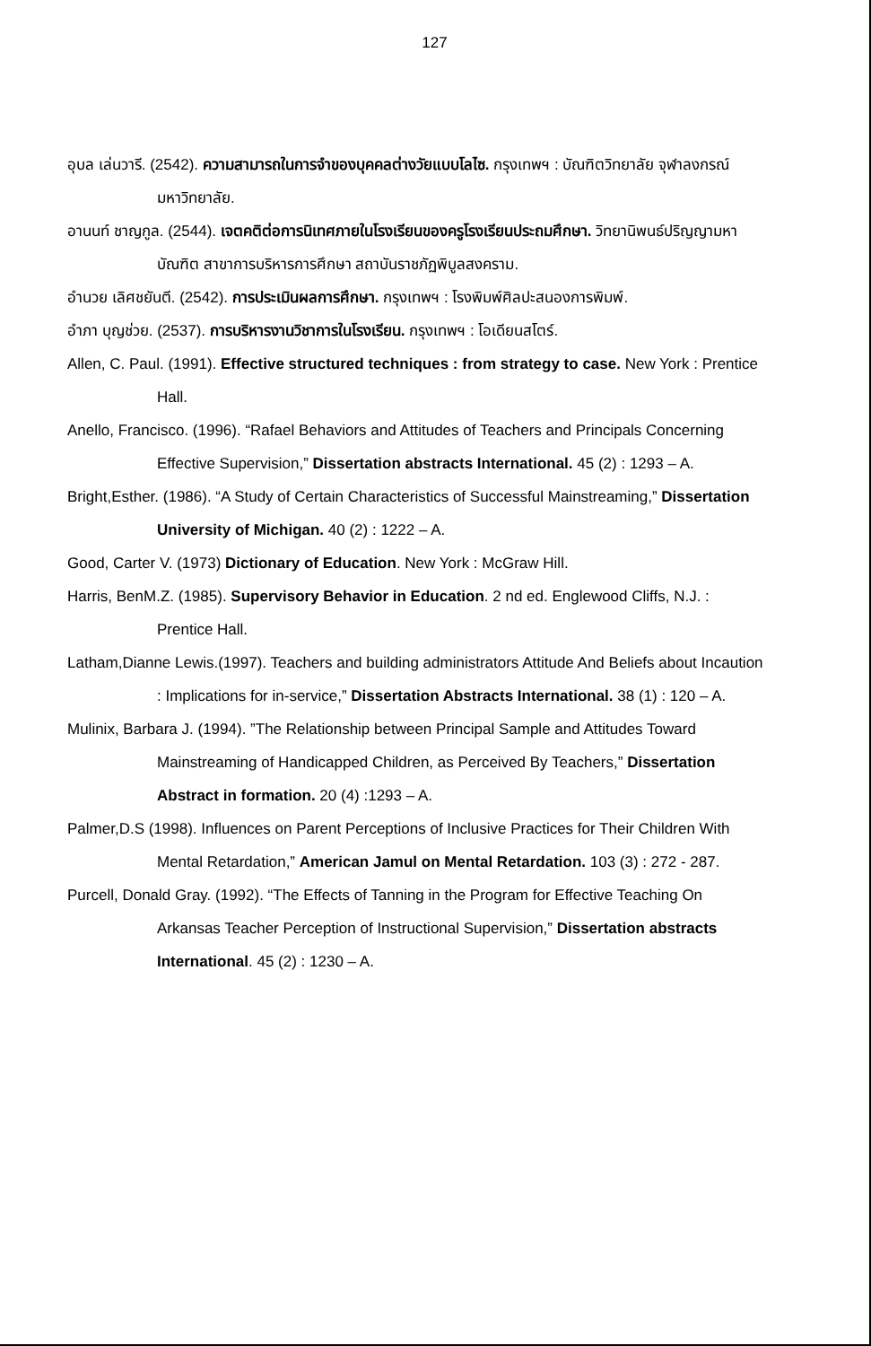127
อุบล เล่นวารี. (2542). ความสามารถในการจำของบุคคลต่างวัยแบบโลไซ. กรุงเทพฯ : บัณฑิตวิทยาลัย จุฬาลงกรณ์มหาวิทยาลัย.
อานนท์ ชาญกูล. (2544). เจตคติต่อการนิเทศภายในโรงเรียนของครูโรงเรียนประถมศึกษา. วิทยานิพนธ์ปริญญามหาบัณฑิต สาขาการบริหารการศึกษา สถาบันราชภัฏพิบูลสงคราม.
อำนวย เลิศชยันตี. (2542). การประเมินผลการศึกษา. กรุงเทพฯ : โรงพิมพ์ศิลปะสนองการพิมพ์.
อำภา บุญช่วย. (2537). การบริหารงานวิชาการในโรงเรียน. กรุงเทพฯ : โอเดียนสโตร์.
Allen, C. Paul. (1991). Effective structured techniques : from strategy to case. New York : Prentice Hall.
Anello, Francisco. (1996). “Rafael Behaviors and Attitudes of Teachers and Principals Concerning Effective Supervision,” Dissertation abstracts International. 45 (2) : 1293 – A.
Bright,Esther. (1986). “A Study of Certain Characteristics of Successful Mainstreaming,” Dissertation University of Michigan. 40 (2) : 1222 – A.
Good, Carter V. (1973) Dictionary of Education. New York : McGraw Hill.
Harris, BenM.Z. (1985). Supervisory Behavior in Education. 2 nd ed. Englewood Cliffs, N.J. : Prentice Hall.
Latham,Dianne Lewis.(1997). Teachers and building administrators Attitude And Beliefs about Incaution : Implications for in-service,” Dissertation Abstracts International. 38 (1) : 120 – A.
Mulinix, Barbara J. (1994). ”The Relationship between Principal Sample and Attitudes Toward Mainstreaming of Handicapped Children, as Perceived By Teachers,” Dissertation Abstract in formation. 20 (4) :1293 – A.
Palmer,D.S (1998). Influences on Parent Perceptions of Inclusive Practices for Their Children With Mental Retardation,” American Jamul on Mental Retardation. 103 (3) : 272 - 287.
Purcell, Donald Gray. (1992). “The Effects of Tanning in the Program for Effective Teaching On Arkansas Teacher Perception of Instructional Supervision,” Dissertation abstracts International. 45 (2) : 1230 – A.